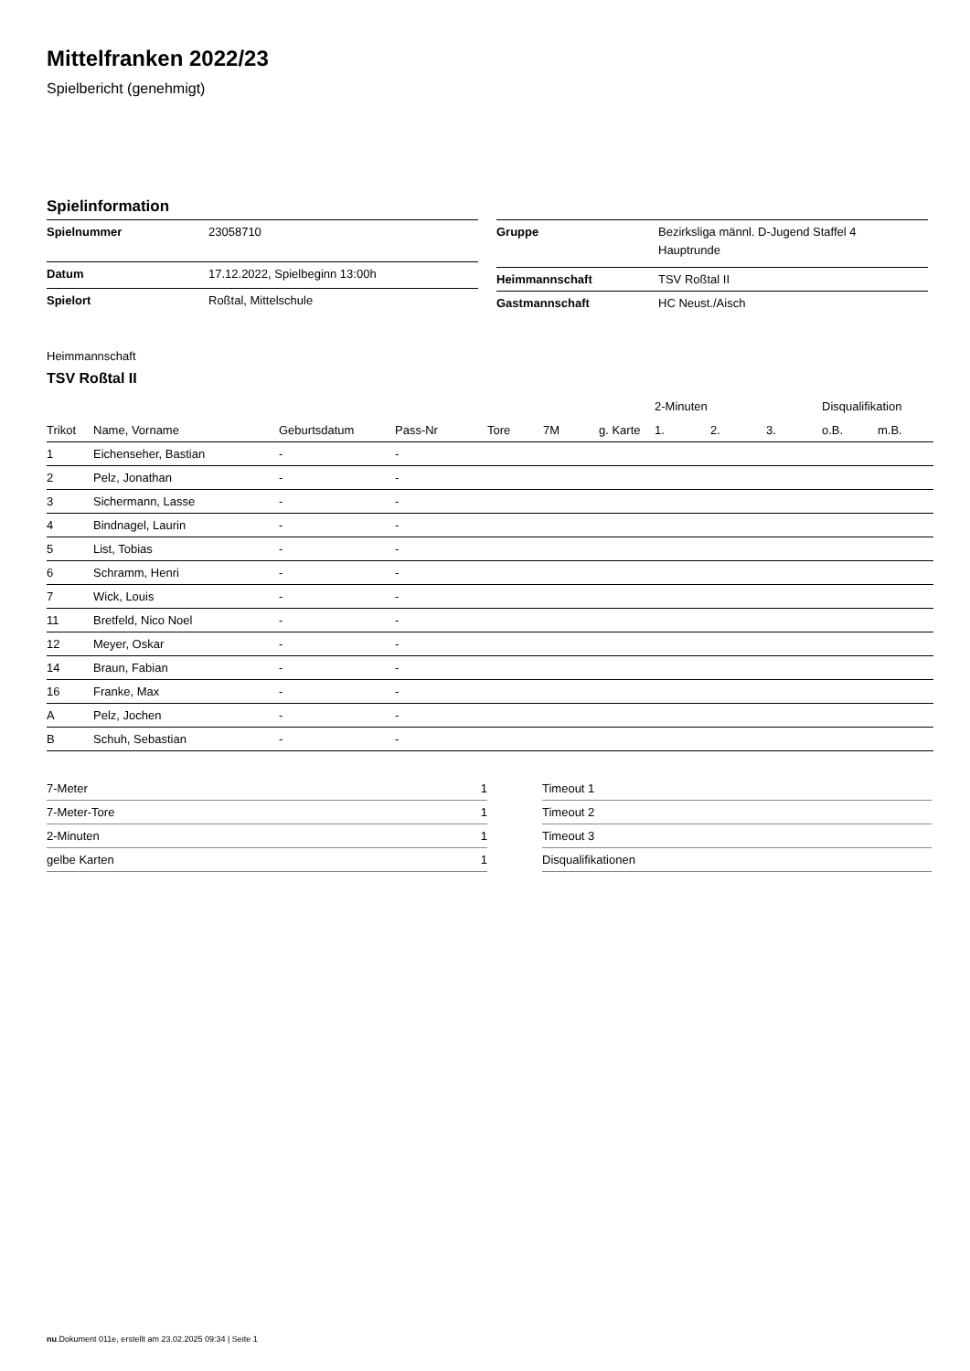Mittelfranken 2022/23
Spielbericht (genehmigt)
Spielinformation
| Spielnummer | 23058710 |
| Datum | 17.12.2022, Spielbeginn 13:00h |
| Spielort | Roßtal, Mittelschule |
| Gruppe | Bezirksliga männl. D-Jugend Staffel 4 Hauptrunde |
| Heimmannschaft | TSV Roßtal II |
| Gastmannschaft | HC Neust./Aisch |
Heimmannschaft
TSV Roßtal II
| | | | | | | | 2-Minuten | | | Disqualifikation | |
| --- | --- | --- | --- | --- | --- | --- | --- | --- | --- | --- | --- |
| Trikot | Name, Vorname | Geburtsdatum | Pass-Nr | Tore | 7M | g. Karte | 1. | 2. | 3. | o.B. | m.B. |
| 1 | Eichenseher, Bastian | - | - | | | | | | | | |
| 2 | Pelz, Jonathan | - | - | | | | | | | | |
| 3 | Sichermann, Lasse | - | - | | | | | | | | |
| 4 | Bindnagel, Laurin | - | - | | | | | | | | |
| 5 | List, Tobias | - | - | | | | | | | | |
| 6 | Schramm, Henri | - | - | | | | | | | | |
| 7 | Wick, Louis | - | - | | | | | | | | |
| 11 | Bretfeld, Nico Noel | - | - | | | | | | | | |
| 12 | Meyer, Oskar | - | - | | | | | | | | |
| 14 | Braun, Fabian | - | - | | | | | | | | |
| 16 | Franke, Max | - | - | | | | | | | | |
| A | Pelz, Jochen | - | - | | | | | | | | |
| B | Schuh, Sebastian | - | - | | | | | | | | |
| 7-Meter | 1 |
| 7-Meter-Tore | 1 |
| 2-Minuten | 1 |
| gelbe Karten | 1 |
| Timeout 1 |
| Timeout 2 |
| Timeout 3 |
| Disqualifikationen |
nu.Dokument 011e, erstellt am 23.02.2025 09:34 | Seite 1